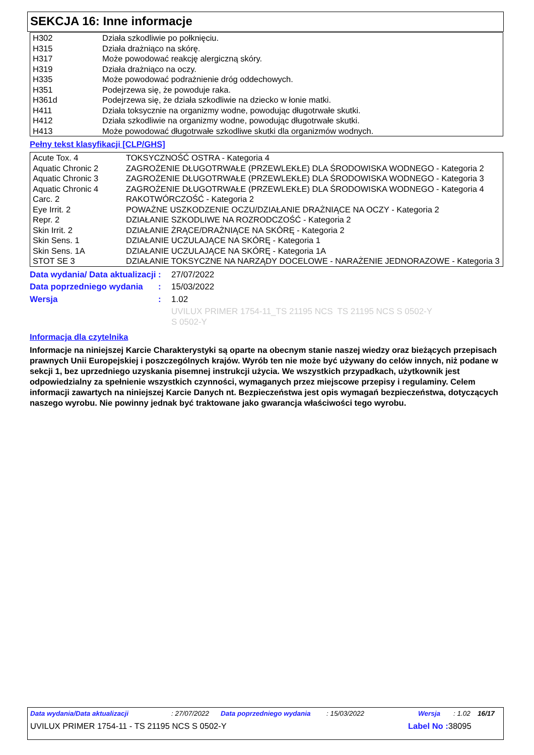SEKCJA 16: Inne informacje
| H302 | Działa szkodliwie po połknięciu. |
| H315 | Działa drażniąco na skórę. |
| H317 | Może powodować reakcję alergiczną skóry. |
| H319 | Działa drażniąco na oczy. |
| H335 | Może powodować podrażnienie dróg oddechowych. |
| H351 | Podejrzewa się, że powoduje raka. |
| H361d | Podejrzewa się, że działa szkodliwie na dziecko w łonie matki. |
| H411 | Działa toksycznie na organizmy wodne, powodując długotrwałe skutki. |
| H412 | Działa szkodliwie na organizmy wodne, powodując długotrwałe skutki. |
| H413 | Może powodować długotrwałe szkodliwe skutki dla organizmów wodnych. |
Pełny tekst klasyfikacji [CLP/GHS]
| Acute Tox. 4 | TOKSYCZNOŚĆ OSTRA - Kategoria 4 |
| Aquatic Chronic 2 | ZAGROŻENIE DŁUGOTRWAŁE (PRZEWLEKŁE) DLA ŚRODOWISKA WODNEGO - Kategoria 2 |
| Aquatic Chronic 3 | ZAGROŻENIE DŁUGOTRWAŁE (PRZEWLEKŁE) DLA ŚRODOWISKA WODNEGO - Kategoria 3 |
| Aquatic Chronic 4 | ZAGROŻENIE DŁUGOTRWAŁE (PRZEWLEKŁE) DLA ŚRODOWISKA WODNEGO - Kategoria 4 |
| Carc. 2 | RAKOTWÓRCZOŚĆ - Kategoria 2 |
| Eye Irrit. 2 | POWAŻNE USZKODZENIE OCZU/DZIAŁANIE DRAŻNIĄCE NA OCZY - Kategoria 2 |
| Repr. 2 | DZIAŁANIE SZKODLIWE NA ROZRODCZOŚĆ - Kategoria 2 |
| Skin Irrit. 2 | DZIAŁANIE ŻRĄCE/DRAŻNIĄCE NA SKÓRĘ - Kategoria 2 |
| Skin Sens. 1 | DZIAŁANIE UCZULAJĄCE NA SKÓRĘ - Kategoria 1 |
| Skin Sens. 1A | DZIAŁANIE UCZULAJĄCE NA SKÓRĘ - Kategoria 1A |
| STOT SE 3 | DZIAŁANIE TOKSYCZNE NA NARZĄDY DOCELOWE - NARAŻENIE JEDNORAZOWE - Kategoria 3 |
| Data wydania/ Data aktualizacji | : | 27/07/2022 |
| Data poprzedniego wydania | : | 15/03/2022 |
| Wersja | : | 1.02 |
| | | UVILUX PRIMER 1754-11_TS 21195 NCS S 0502-Y TS 21195 NCS S 0502-Y |
Informacja dla czytelnika
Informacje na niniejszej Karcie Charakterystyki są oparte na obecnym stanie naszej wiedzy oraz bieżących przepisach prawnych Unii Europejskiej i poszczególnych krajów. Wyrób ten nie może być używany do celów innych, niż podane w sekcji 1, bez uprzedniego uzyskania pisemnej instrukcji użycia. We wszystkich przypadkach, użytkownik jest odpowiedzialny za spełnienie wszystkich czynności, wymaganych przez miejscowe przepisy i regulaminy. Celem informacji zawartych na niniejszej Karcie Danych nt. Bezpieczeństwa jest opis wymagań bezpieczeństwa, dotyczących naszego wyrobu. Nie powinny jednak być traktowane jako gwarancja właściwości tego wyrobu.
Data wydania/Data aktualizacji: 27/07/2022 Data poprzedniego wydania: 15/03/2022 Wersja: 1.02 16/17
UVILUX PRIMER 1754-11 - TS 21195 NCS S 0502-Y Label No : 38095